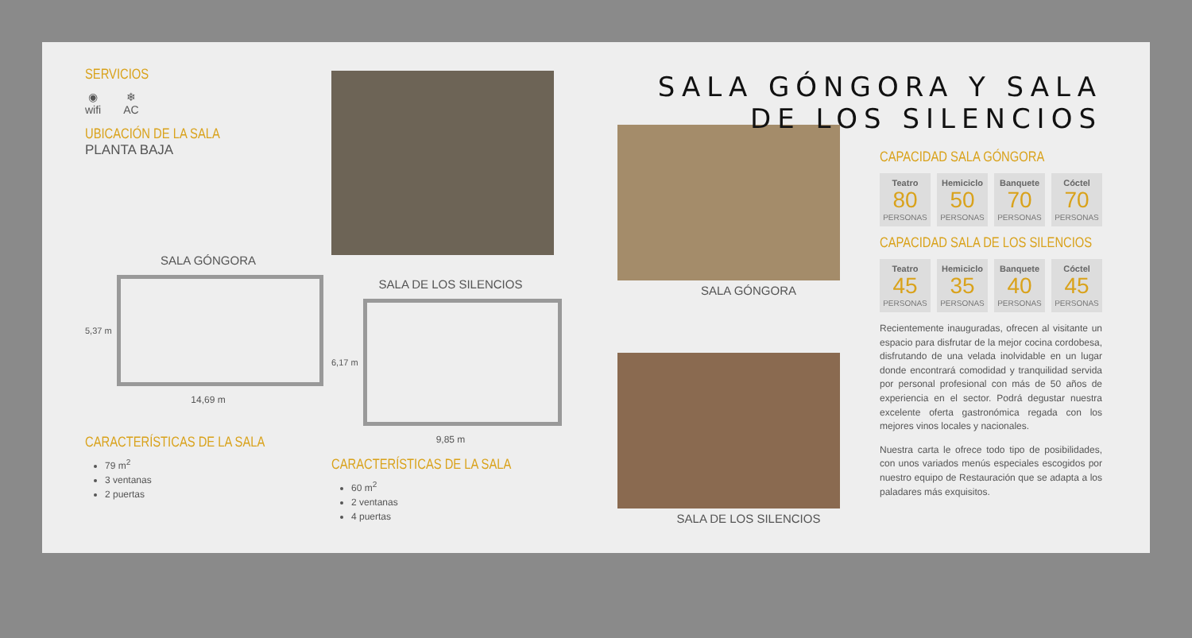SERVICIOS
◉
wifi
❄
AC
UBICACIÓN DE LA SALA
PLANTA BAJA
SALA GÓNGORA
5,37 m
14,69 m
CARACTERÍSTICAS DE LA SALA
79 m<sup>2</sup>
3 ventanas
2 puertas
SALA DE LOS SILENCIOS
6,17 m
9,85 m
CARACTERÍSTICAS DE LA SALA
60 m<sup>2</sup>
2 ventanas
4 puertas
SALA GÓNGORA
SALA DE LOS SILENCIOS
SALA GÓNGORA Y SALA DE LOS SILENCIOS
CAPACIDAD SALA GÓNGORA
| Teatro 80 PERSONAS | Hemiciclo 50 PERSONAS | Banquete 70 PERSONAS | Cóctel 70 PERSONAS |
CAPACIDAD SALA DE LOS SILENCIOS
| Teatro 45 PERSONAS | Hemiciclo 35 PERSONAS | Banquete 40 PERSONAS | Cóctel 45 PERSONAS |
Recientemente inauguradas, ofrecen al visitante un espacio para disfrutar de la mejor cocina cordobesa, disfrutando de una velada inolvidable en un lugar donde encontrará comodidad y tranquilidad servida por personal profesional con más de 50 años de experiencia en el sector. Podrá degustar nuestra excelente oferta gastronómica regada con los mejores vinos locales y nacionales.
Nuestra carta le ofrece todo tipo de posibilidades, con unos variados menús especiales escogidos por nuestro equipo de Restauración que se adapta a los paladares más exquisitos.